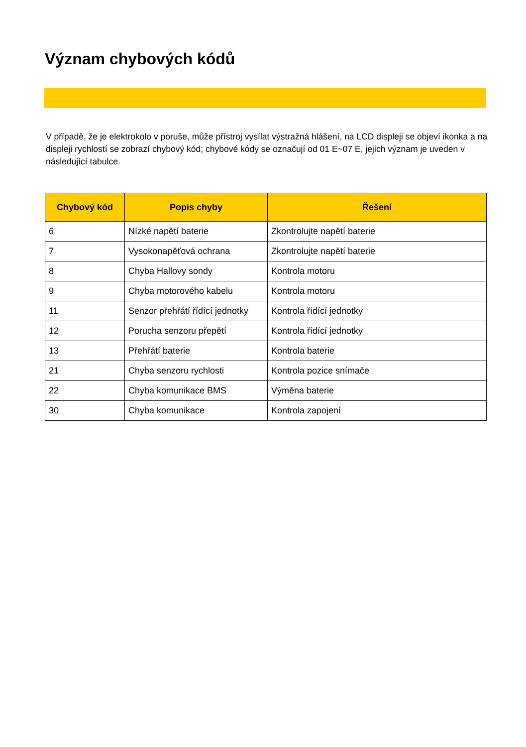Význam chybových kódů
V případě, že je elektrokolo v poruše, může přístroj vysílat výstražná hlášení, na LCD displeji se objeví ikonka a na displeji rychlostí se zobrazí chybový kód; chybové kódy se označují od 01 E~07 E, jejich význam je uveden v následující tabulce.
| Chybový kód | Popis chyby | Řešení |
| --- | --- | --- |
| 6 | Nízké napětí baterie | Zkontrolujte napětí baterie |
| 7 | Vysokonapěťová ochrana | Zkontrolujte napětí baterie |
| 8 | Chyba Hallovy sondy | Kontrola motoru |
| 9 | Chyba motorového kabelu | Kontrola motoru |
| 11 | Senzor přehřátí řídící jednotky | Kontrola řídící jednotky |
| 12 | Porucha senzoru přepětí | Kontrola řídící jednotky |
| 13 | Přehřátí baterie | Kontrola baterie |
| 21 | Chyba senzoru rychlosti | Kontrola pozice snímače |
| 22 | Chyba komunikace BMS | Výměna baterie |
| 30 | Chyba komunikace | Kontrola zapojení |